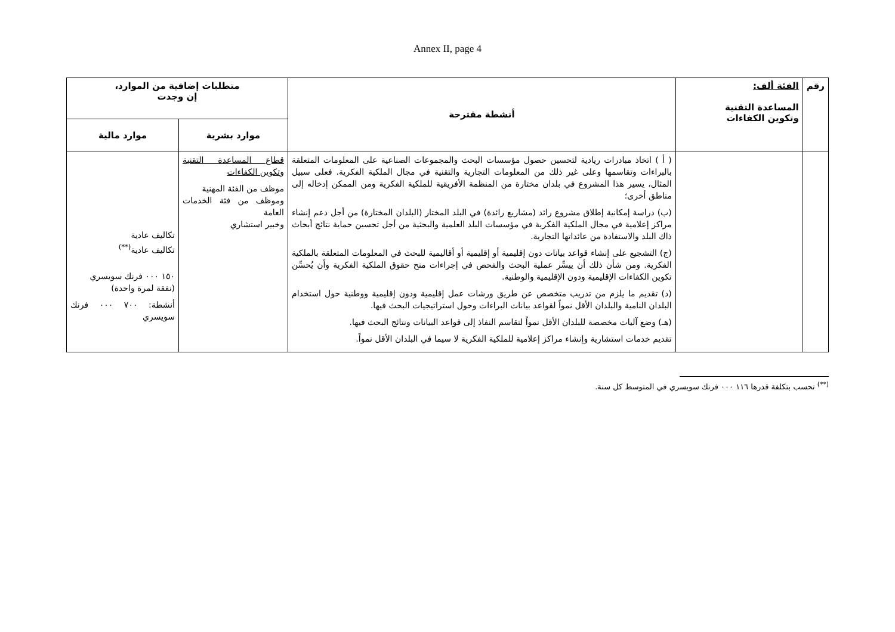Annex II, page 4
| رقم | الفئة ألف: المساعدة التقنية وتكوين الكفاءات | أنشطة مقترحة | متطلبات إضافية من الموارد، إن وجدت | |
| --- | --- | --- | --- | --- |
| | | | موارد بشرية | موارد مالية |
| | | ( أ ) اتخاذ مبادرات ريادية لتحسين حصول مؤسسات البحث والمجموعات الصناعية على المعلومات المتعلقة بالبراءات وتقاسمها وعلى غير ذلك من المعلومات التجارية والتقنية في مجال الملكية الفكرية. فعلى سبيل المثال، يسير هذا المشروع في بلدان مختارة من المنظمة الأفريقية للملكية الفكرية ومن الممكن إدخاله إلى مناطق أخرى؛ (ب) دراسة إمكانية إطلاق مشروع رائد (مشاريع رائدة) في البلد المختار (البلدان المختارة) من أجل دعم إنشاء مراكز إعلامية في مجال الملكية الفكرية في مؤسسات البلد العلمية والبحثية من أجل تحسين حماية نتائج أبحاث ذاك البلد والاستفادة من عائداتها التجارية. (ج) التشجيع على إنشاء قواعد بيانات دون إقليمية أو إقليمية أو أقاليمية للبحث في المعلومات المتعلقة بالملكية الفكرية. ومن شأن ذلك أن ييسِّر عملية البحث والفحص في إجراءات منح حقوق الملكية الفكرية وأن يُحسِّن تكوين الكفاءات الإقليمية ودون الإقليمية والوطنية. (د) تقديم ما يلزم من تدريب متخصص عن طريق ورشات عمل إقليمية ودون إقليمية ووطنية حول استخدام البلدان النامية والبلدان الأقل نمواً لقواعد بيانات البراءات وحول استراتيجيات البحث فيها. (هـ) وضع آليات مخصصة للبلدان الأقل نمواً لتقاسم النفاذ إلى قواعد البيانات ونتائج البحث فيها. تقديم خدمات استشارية وإنشاء مراكز إعلامية للملكية الفكرية لا سيما في البلدان الأقل نمواً. | قطاع المساعدة التقنية وتكوين الكفاءات موظف من الفئة المهنية وموظف من فئة الخدمات العامة وخبير استشاري | تكاليف عادية تكاليف عادية<sup>(**)</sup> ١٥٠ ٠٠٠ فرنك سويسري (نفقة لمرة واحدة) أنشطة: ٧٠٠ ٠٠٠ فرنك سويسري |
<sup>(**)</sup> تحسب بتكلفة قدرها ١١٦ ٠٠٠ فرنك سويسري في المتوسط كل سنة.